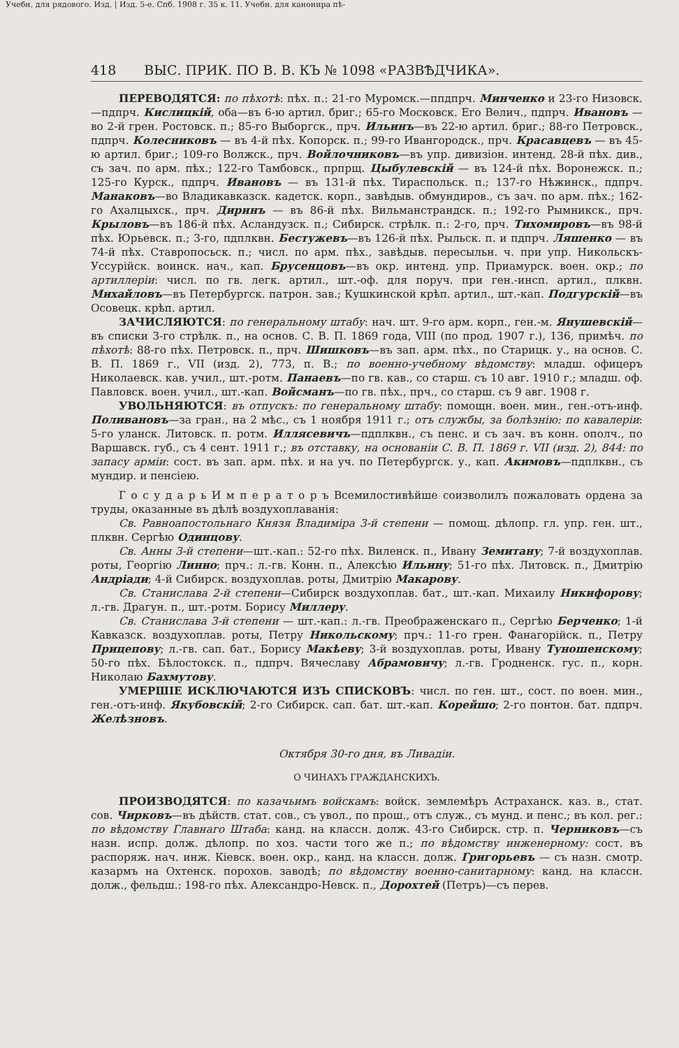Учебн. для рядового. Изд. | Изд. 5-е. Спб. 1908 г. 35 к. 11. Учебн. для канонира пѣ-
418 ВЫС. ПРИК. ПО В. В. КЪ № 1098 «РАЗВѢДЧИКА».
ПЕРЕВОДЯТСЯ: по пѣхотѣ: пѣх. п.: 21-го Муромск.—ппдпрч. Минченко и 23-го Низовск.—пдпрч. Кислицкій, оба—въ 6-ю артил. бриг.; 65-го Московск. Его Велич., пдпрч. Ивановъ — во 2-й грен. Ростовск. п.; 85-го Выборгск., прч. Ильинъ—въ 22-ю артил. бриг.; 88-го Петровск., пдпрч. Колесниковъ — въ 4-й пѣх. Копорск. п.; 99-го Ивангородск., прч. Красавцевъ — въ 45-ю артил. бриг.; 109-го Волжск., прч. Войлочниковъ—въ упр. дивизіон. интенд. 28-й пѣх. див., съ зач. по арм. пѣх.; 122-го Тамбовск., прпрщ. Цыбулевскій — въ 124-й пѣх. Воронежск. п.; 125-го Курск., пдпрч. Ивановъ — въ 131-й пѣх. Тираспольск. п.; 137-го Нѣжинск., пдпрч. Манаковъ—во Владикавказск. кадетск. корп., завѣдыв. обмундиров., съ зач. по арм. пѣх.; 162-го Ахалцыхск., прч. Диринъ — въ 86-й пѣх. Вильманстрандск. п.; 192-го Рымникск., прч. Крыловъ—въ 186-й пѣх. Асландузск. п.; Сибирск. стрѣлк. п.: 2-го, прч. Тихомировъ—въ 98-й пѣх. Юрьевск. п.; 3-го, пдплквн. Бестужевъ—въ 126-й пѣх. Рыльск. п. и пдпрч. Ляшенко — въ 74-й пѣх. Ставропосьск. п.; числ. по арм. пѣх., завѣдыв. пересыльн. ч. при упр. Никольскъ-Уссурійск. воинск. нач., кап. Брусенцовъ—въ окр. интенд. упр. Приамурск. воен. окр.; по артиллеріи: числ. по гв. легк. артил., шт.-оф. для поруч. при ген.-инсп. артил., плквн. Михайловъ—въ Петербургск. патрон. зав.; Кушкинской крѣп. артил., шт.-кап. Подгурскій—въ Осовецк. крѣп. артил.
ЗАЧИСЛЯЮТСЯ: по генеральному штабу: нач. шт. 9-го арм. корп., ген.-м. Янушевскій—въ списки 3-го стрѣлк. п., на основ. С. В. П. 1869 года, VIII (по прод. 1907 г.), 136, примѣч. по пѣхотѣ: 88-го пѣх. Петровск. п., прч. Шишковъ—въ зап. арм. пѣх., по Старицк. у., на основ. С. В. П. 1869 г., VII (изд. 2), 773, п. В.; по военно-учебному вѣдомству: младш. офицеръ Николаевск. кав. учил., шт.-ротм. Панаевъ—по гв. кав., со старш. съ 10 авг. 1910 г.; младш. оф. Павловск. воен. учил., шт.-кап. Войсманъ—по гв. пѣх., прч., со старш. съ 9 авг. 1908 г.
УВОЛЬНЯЮТСЯ: въ отпускъ: по генеральному штабу: помощн. воен. мин., ген.-отъ-инф. Поливановъ—за гран., на 2 мѣс., съ 1 ноября 1911 г.; отъ службы, за болѣзнію: по кавалеріи: 5-го уланск. Литовск. п. ротм. Иллясевичъ—пдплквн., съ пенс. и съ зач. въ конн. ополч., по Варшавск. губ., съ 4 сент. 1911 г.; въ отставку, на основаніи С. В. П. 1869 г. VII (изд. 2), 844: по запасу арміи: сост. въ зап. арм. пѣх. и на уч. по Петербургск. у., кап. Акимовъ—пдплквн., съ мундир. и пенсіею.
Г о с у д а р ь И м п е р а т о р ъ Всемилостивѣйше соизволилъ пожаловать ордена за труды, оказанные въ дѣлѣ воздухоплаванія:
Св. Равноапостольнаго Князя Владиміра 3-й степени — помощ. дѣлопр. гл. упр. ген. шт., плквн. Сергѣю Одинцову.
Св. Анны 3-й степени—шт.-кап.: 52-го пѣх. Виленск. п., Ивану Земитану; 7-й воздухоплав. роты, Георгію Линно; прч.: л.-гв. Конн. п., Алексѣю Ильину; 51-го пѣх. Литовск. п., Дмитрію Андріади; 4-й Сибирск. воздухоплав. роты, Дмитрію Макарову.
Св. Станислава 2-й степени—Сибирск воздухоплав. бат., шт.-кап. Михаилу Никифорову; л.-гв. Драгун. п., шт.-ротм. Борису Миллеру.
Св. Станислава 3-й степени — шт.-кап.: л.-гв. Преображенскаго п., Сергѣю Берченко; 1-й Кавказск. воздухоплав. роты, Петру Никольскому; прч.: 11-го грен. Фанагорійск. п., Петру Прицепову; л.-гв. сап. бат., Борису Макѣеву; 3-й воздухоплав. роты, Ивану Туношенскому; 50-го пѣх. Бѣлостокск. п., пдпрч. Вячеславу Абрамовичу; л.-гв. Гродненск. гус. п., корн. Николаю Бахмутову.
УМЕРШІЕ ИСКЛЮЧАЮТСЯ ИЗЪ СПИСКОВЪ: числ. по ген. шт., сост. по воен. мин., ген.-отъ-инф. Якубовскій; 2-го Сибирск. сап. бат. шт.-кап. Корейшо; 2-го понтон. бат. пдпрч. Желѣзновъ.
Октября 30-го дня, въ Ливадіи.
О ЧИНАХЪ ГРАЖДАНСКИХЪ.
ПРОИЗВОДЯТСЯ: по казачьимъ войскамъ: войск. землемѣръ Астраханск. каз. в., стат. сов. Чирковъ—въ дѣйств. стат. сов., съ увол., по прош., отъ служ., съ мунд. и пенс.; въ кол. рег.: по вѣдомству Главнаго Штаба: канд. на классн. долж. 43-го Сибирск. стр. п. Черниковъ—съ назн. испр. долж. дѣлопр. по хоз. части того же п.; по вѣдомству инженерному: сост. въ распоряж. нач. инж. Кіевск. воен. окр., канд. на классн. долж. Григорьевъ — съ назн. смотр. казармъ на Охтенск. порохов. заводѣ; по вѣдомству военно-санитарному: канд. на классн. долж., фельдш.: 198-го пѣх. Александро-Невск. п., Дорохтей (Петръ)—съ перев.